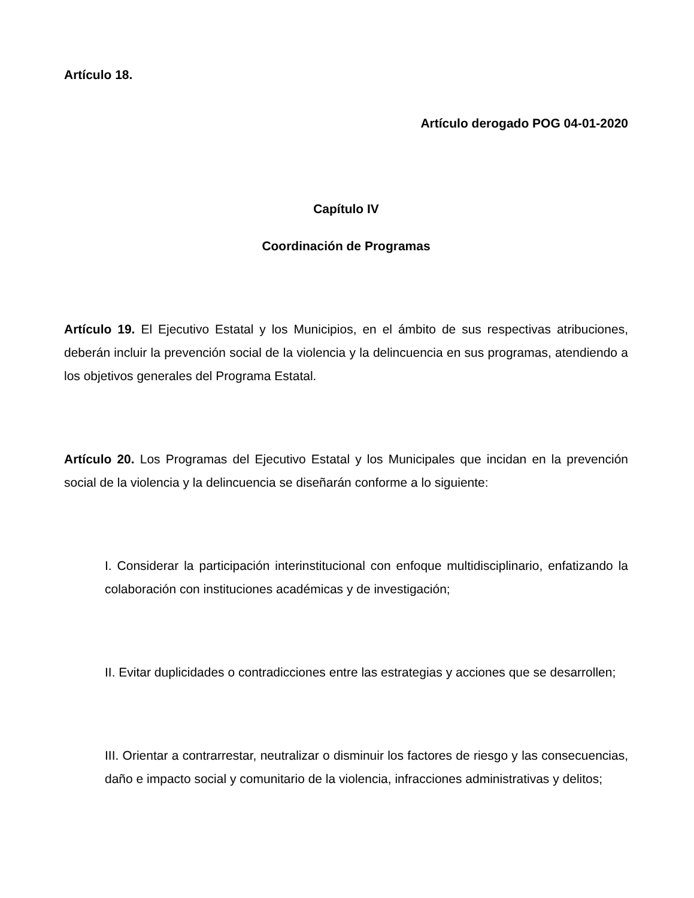Artículo 18.
Artículo derogado POG 04-01-2020
Capítulo IV
Coordinación de Programas
Artículo 19. El Ejecutivo Estatal y los Municipios, en el ámbito de sus respectivas atribuciones, deberán incluir la prevención social de la violencia y la delincuencia en sus programas, atendiendo a los objetivos generales del Programa Estatal.
Artículo 20. Los Programas del Ejecutivo Estatal y los Municipales que incidan en la prevención social de la violencia y la delincuencia se diseñarán conforme a lo siguiente:
I. Considerar la participación interinstitucional con enfoque multidisciplinario, enfatizando la colaboración con instituciones académicas y de investigación;
II. Evitar duplicidades o contradicciones entre las estrategias y acciones que se desarrollen;
III. Orientar a contrarrestar, neutralizar o disminuir los factores de riesgo y las consecuencias, daño e impacto social y comunitario de la violencia, infracciones administrativas y delitos;